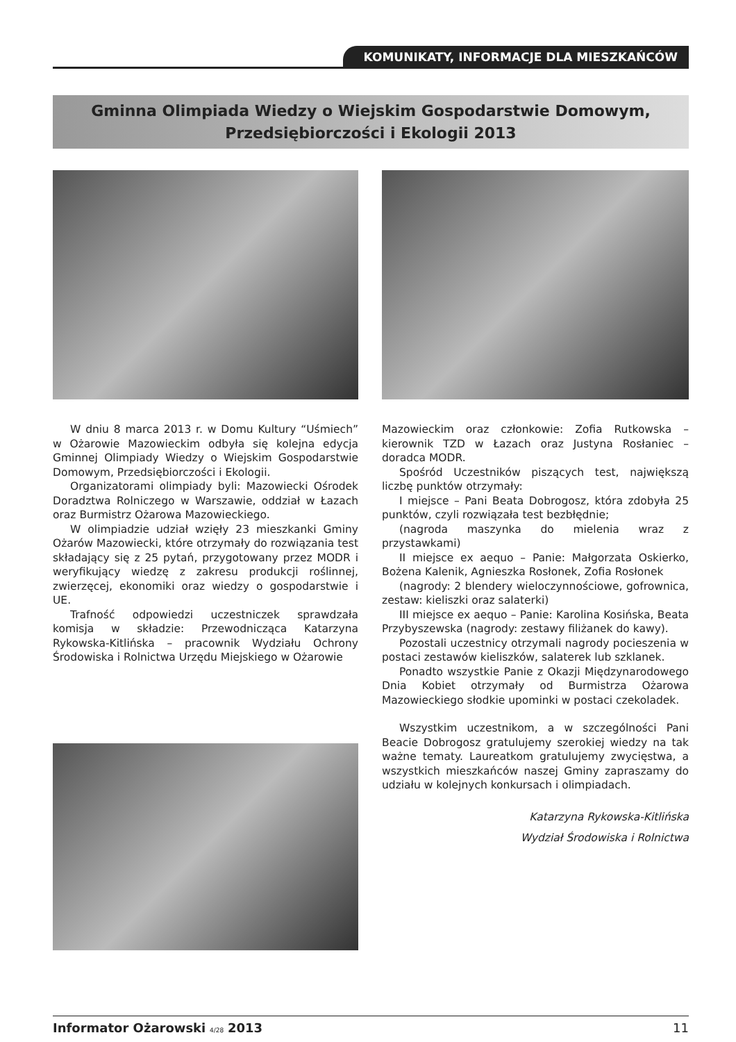KOMUNIKATY, INFORMACJE DLA MIESZKAŃCÓW
Gminna Olimpiada Wiedzy o Wiejskim Gospodarstwie Domowym,
Przedsiębiorczości i Ekologii 2013
W dniu 8 marca 2013 r. w Domu Kultury “Uśmiech” w Ożarowie Mazowieckim odbyła się kolejna edycja Gminnej Olimpiady Wiedzy o Wiejskim Gospodarstwie Domowym, Przedsiębiorczości i Ekologii.
Organizatorami olimpiady byli: Mazowiecki Ośrodek Doradztwa Rolniczego w Warszawie, oddział w Łazach oraz Burmistrz Ożarowa Mazowieckiego.
W olimpiadzie udział wzięły 23 mieszkanki Gminy Ożarów Mazowiecki, które otrzymały do rozwiązania test składający się z 25 pytań, przygotowany przez MODR i weryfikujący wiedzę z zakresu produkcji roślinnej, zwierzęcej, ekonomiki oraz wiedzy o gospodarstwie i UE.
Trafność odpowiedzi uczestniczek sprawdzała komisja w składzie: Przewodnicząca Katarzyna Rykowska-Kitlińska – pracownik Wydziału Ochrony Środowiska i Rolnictwa Urzędu Miejskiego w Ożarowie
Mazowieckim oraz członkowie: Zofia Rutkowska – kierownik TZD w Łazach oraz Justyna Rosłaniec – doradca MODR.
Spośród Uczestników piszących test, największą liczbę punktów otrzymały:
I miejsce – Pani Beata Dobrogosz, która zdobyła 25 punktów, czyli rozwiązała test bezbłędnie;
(nagroda maszynka do mielenia wraz z przystawkami)
II miejsce ex aequo – Panie: Małgorzata Oskierko, Bożena Kalenik, Agnieszka Rosłonek, Zofia Rosłonek
(nagrody: 2 blendery wieloczynnościowe, gofrownica, zestaw: kieliszki oraz salaterki)
III miejsce ex aequo – Panie: Karolina Kosińska, Beata Przybyszewska (nagrody: zestawy filiżanek do kawy).
Pozostali uczestnicy otrzymali nagrody pocieszenia w postaci zestawów kieliszków, salaterek lub szklanek.
Ponadto wszystkie Panie z Okazji Międzynarodowego Dnia Kobiet otrzymały od Burmistrza Ożarowa Mazowieckiego słodkie upominki w postaci czekoladek.
Wszystkim uczestnikom, a w szczególności Pani Beacie Dobrogosz gratulujemy szerokiej wiedzy na tak ważne tematy. Laureatkom gratulujemy zwycięstwa, a wszystkich mieszkańców naszej Gminy zapraszamy do udziału w kolejnych konkursach i olimpiadach.
Katarzyna Rykowska-Kitlińska
Wydział Środowiska i Rolnictwa
Informator Ożarowski 4/28 2013 11